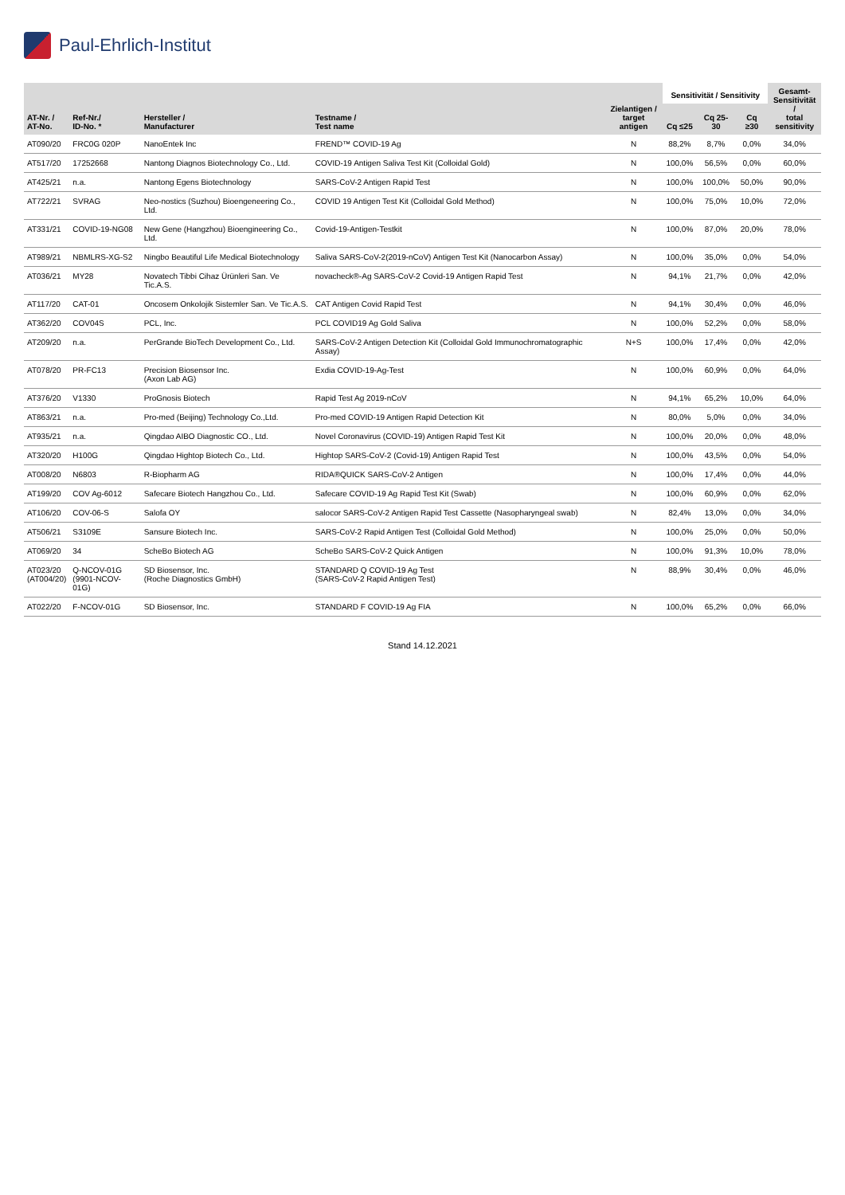Paul-Ehrlich-Institut
| AT-Nr. / AT-No. | Ref-Nr./ ID-No. * | Hersteller / Manufacturer | Testname / Test name | Zielantigen / target antigen | Sensitivität / Sensitivity | | | Gesamt- Sensitivität / total sensitivity |
| --- | --- | --- | --- | --- | --- | --- | --- | --- |
| | | | | | Cq ≤25 | Cq 25-30 | Cq ≥30 | |
| AT090/20 | FRC0G 020P | NanoEntek Inc | FREND™ COVID-19 Ag | N | 88,2% | 8,7% | 0,0% | 34,0% |
| AT517/20 | 17252668 | Nantong Diagnos Biotechnology Co., Ltd. | COVID-19 Antigen Saliva Test Kit (Colloidal Gold) | N | 100,0% | 56,5% | 0,0% | 60,0% |
| AT425/21 | n.a. | Nantong Egens Biotechnology | SARS-CoV-2 Antigen Rapid Test | N | 100,0% | 100,0% | 50,0% | 90,0% |
| AT722/21 | SVRAG | Neo-nostics (Suzhou) Bioengeneering Co., Ltd. | COVID 19 Antigen Test Kit (Colloidal Gold Method) | N | 100,0% | 75,0% | 10,0% | 72,0% |
| AT331/21 | COVID-19-NG08 | New Gene (Hangzhou) Bioengineering Co., Ltd. | Covid-19-Antigen-Testkit | N | 100,0% | 87,0% | 20,0% | 78,0% |
| AT989/21 | NBMLRS-XG-S2 | Ningbo Beautiful Life Medical Biotechnology | Saliva SARS-CoV-2(2019-nCoV) Antigen Test Kit (Nanocarbon Assay) | N | 100,0% | 35,0% | 0,0% | 54,0% |
| AT036/21 | MY28 | Novatech Tibbi Cihaz Ürünleri San. Ve Tic.A.S. | novacheck®-Ag SARS-CoV-2 Covid-19 Antigen Rapid Test | N | 94,1% | 21,7% | 0,0% | 42,0% |
| AT117/20 | CAT-01 | Oncosem Onkolojik Sistemler San. Ve Tic.A.S. | CAT Antigen Covid Rapid Test | N | 94,1% | 30,4% | 0,0% | 46,0% |
| AT362/20 | COV04S | PCL, Inc. | PCL COVID19 Ag Gold Saliva | N | 100,0% | 52,2% | 0,0% | 58,0% |
| AT209/20 | n.a. | PerGrande BioTech Development Co., Ltd. | SARS-CoV-2 Antigen Detection Kit (Colloidal Gold Immunochromatographic Assay) | N+S | 100,0% | 17,4% | 0,0% | 42,0% |
| AT078/20 | PR-FC13 | Precision Biosensor Inc. (Axon Lab AG) | Exdia COVID-19-Ag-Test | N | 100,0% | 60,9% | 0,0% | 64,0% |
| AT376/20 | V1330 | ProGnosis Biotech | Rapid Test Ag 2019-nCoV | N | 94,1% | 65,2% | 10,0% | 64,0% |
| AT863/21 | n.a. | Pro-med (Beijing) Technology Co.,Ltd. | Pro-med COVID-19 Antigen Rapid Detection Kit | N | 80,0% | 5,0% | 0,0% | 34,0% |
| AT935/21 | n.a. | Qingdao AIBO Diagnostic CO., Ltd. | Novel Coronavirus (COVID-19) Antigen Rapid Test Kit | N | 100,0% | 20,0% | 0,0% | 48,0% |
| AT320/20 | H100G | Qingdao Hightop Biotech Co., Ltd. | Hightop SARS-CoV-2 (Covid-19) Antigen Rapid Test | N | 100,0% | 43,5% | 0,0% | 54,0% |
| AT008/20 | N6803 | R-Biopharm AG | RIDA®QUICK SARS-CoV-2 Antigen | N | 100,0% | 17,4% | 0,0% | 44,0% |
| AT199/20 | COV Ag-6012 | Safecare Biotech Hangzhou Co., Ltd. | Safecare COVID-19 Ag Rapid Test Kit (Swab) | N | 100,0% | 60,9% | 0,0% | 62,0% |
| AT106/20 | COV-06-S | Salofa OY | salocor SARS-CoV-2 Antigen Rapid Test Cassette (Nasopharyngeal swab) | N | 82,4% | 13,0% | 0,0% | 34,0% |
| AT506/21 | S3109E | Sansure Biotech Inc. | SARS-CoV-2 Rapid Antigen Test (Colloidal Gold Method) | N | 100,0% | 25,0% | 0,0% | 50,0% |
| AT069/20 | 34 | ScheBo Biotech AG | ScheBo SARS-CoV-2 Quick Antigen | N | 100,0% | 91,3% | 10,0% | 78,0% |
| AT023/20 (AT004/20) | Q-NCOV-01G (9901-NCOV-01G) | SD Biosensor, Inc. (Roche Diagnostics GmbH) | STANDARD Q COVID-19 Ag Test (SARS-CoV-2 Rapid Antigen Test) | N | 88,9% | 30,4% | 0,0% | 46,0% |
| AT022/20 | F-NCOV-01G | SD Biosensor, Inc. | STANDARD F COVID-19 Ag FIA | N | 100,0% | 65,2% | 0,0% | 66,0% |
Stand 14.12.2021